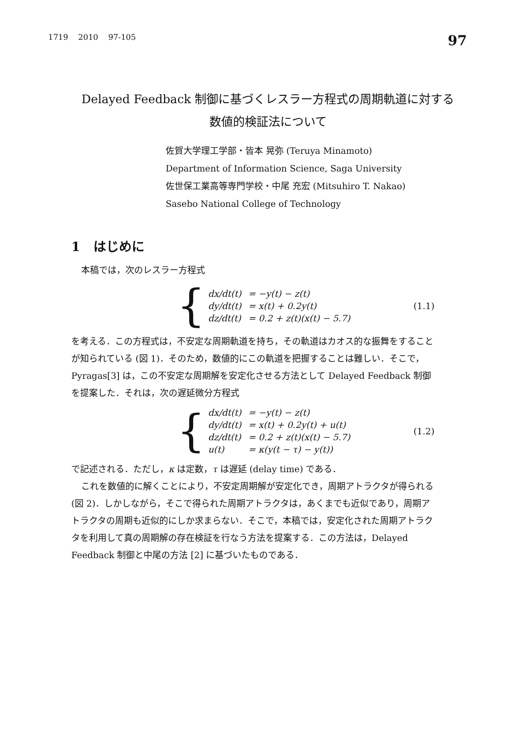1719 2010 97-105 97
Delayed Feedback 制御に基づくレスラー方程式の周期軌道に対する
数値的検証法について
佐賀大学理工学部・皆本 晃弥 (Teruya Minamoto)
Department of Information Science, Saga University
佐世保工業高等専門学校・中尾 充宏 (Mitsuhiro T. Nakao)
Sasebo National College of Technology
1 はじめに
本稿では，次のレスラー方程式
{
| dx/dt(t) | = −y(t) − z(t) |
| dy/dt(t) | = x(t) + 0.2y(t) |
| dz/dt(t) | = 0.2 + z(t)(x(t) − 5.7) |
(1.1)
を考える．この方程式は，不安定な周期軌道を持ち，その軌道はカオス的な振舞をすることが知られている (図 1)．そのため，数値的にこの軌道を把握することは難しい．そこで，Pyragas[3] は，この不安定な周期解を安定化させる方法として Delayed Feedback 制御を提案した．それは，次の遅延微分方程式
{
| dx/dt(t) | = −y(t) − z(t) |
| dy/dt(t) | = x(t) + 0.2y(t) + u(t) |
| dz/dt(t) | = 0.2 + z(t)(x(t) − 5.7) |
| u(t) | = κ(y(t − τ) − y(t)) |
(1.2)
で記述される．ただし，κ は定数，τ は遅延 (delay time) である．
これを数値的に解くことにより，不安定周期解が安定化でき，周期アトラクタが得られる (図 2)．しかしながら，そこで得られた周期アトラクタは，あくまでも近似であり，周期アトラクタの周期も近似的にしか求まらない．そこで，本稿では，安定化された周期アトラクタを利用して真の周期解の存在検証を行なう方法を提案する．この方法は，Delayed Feedback 制御と中尾の方法 [2] に基づいたものである．